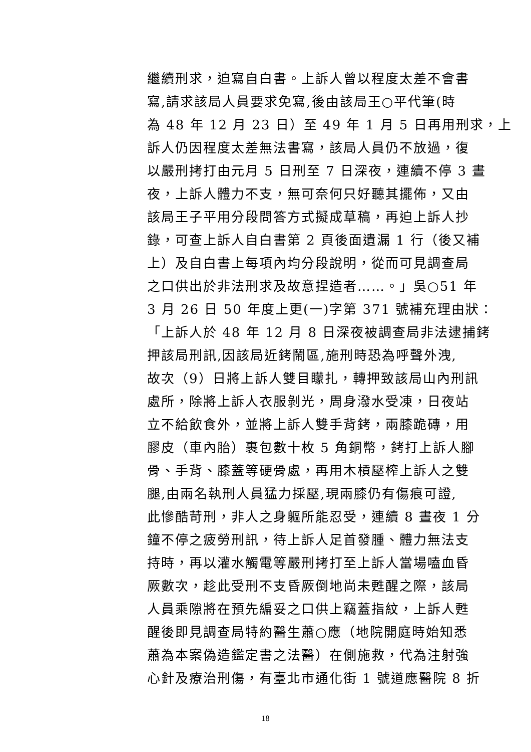繼續刑求，迫寫自白書。上訴人曾以程度太差不會書
寫,請求該局人員要求免寫,後由該局王○平代筆(時
為 48 年 12 月 23 日）至 49 年 1 月 5 日再用刑求，上
訴人仍因程度太差無法書寫，該局人員仍不放過，復
以嚴刑拷打由元月 5 日刑至 7 日深夜，連續不停 3 晝
夜，上訴人體力不支，無可奈何只好聽其擺佈，又由
該局王子平用分段問答方式擬成草稿，再迫上訴人抄
錄，可查上訴人自白書第 2 頁後面遺漏 1 行（後又補
上）及自白書上每項內均分段說明，從而可見調查局
之口供出於非法刑求及故意捏造者……。」吳○51 年
3 月 26 日 50 年度上更(一)字第 371 號補充理由狀：
「上訴人於 48 年 12 月 8 日深夜被調查局非法逮捕銬
押該局刑訊,因該局近銬鬧區,施刑時恐為呼聲外洩,
故次（9）日將上訴人雙目矇扎，轉押致該局山內刑訊
處所，除將上訴人衣服剝光，周身潑水受凍，日夜站
立不給飲食外，並將上訴人雙手背銬，兩膝跪磚，用
膠皮（車內胎）裹包數十枚 5 角銅幣，銬打上訴人腳
骨、手背、膝蓋等硬骨處，再用木槓壓榨上訴人之雙
腿,由兩名執刑人員猛力採壓,現兩膝仍有傷痕可證,
此慘酷苛刑，非人之身軀所能忍受，連續 8 晝夜 1 分
鐘不停之疲勞刑訊，待上訴人足首發腫、體力無法支
持時，再以灌水觸電等嚴刑拷打至上訴人當場嗑血昏
厥數次，趁此受刑不支昏厥倒地尚未甦醒之際，該局
人員乘隙將在預先編妥之口供上竊蓋指紋，上訴人甦
醒後即見調查局特約醫生蕭○應（地院開庭時始知悉
蕭為本案偽造鑑定書之法醫）在側施救，代為注射強
心針及療治刑傷，有臺北市通化街 1 號道應醫院 8 折
18